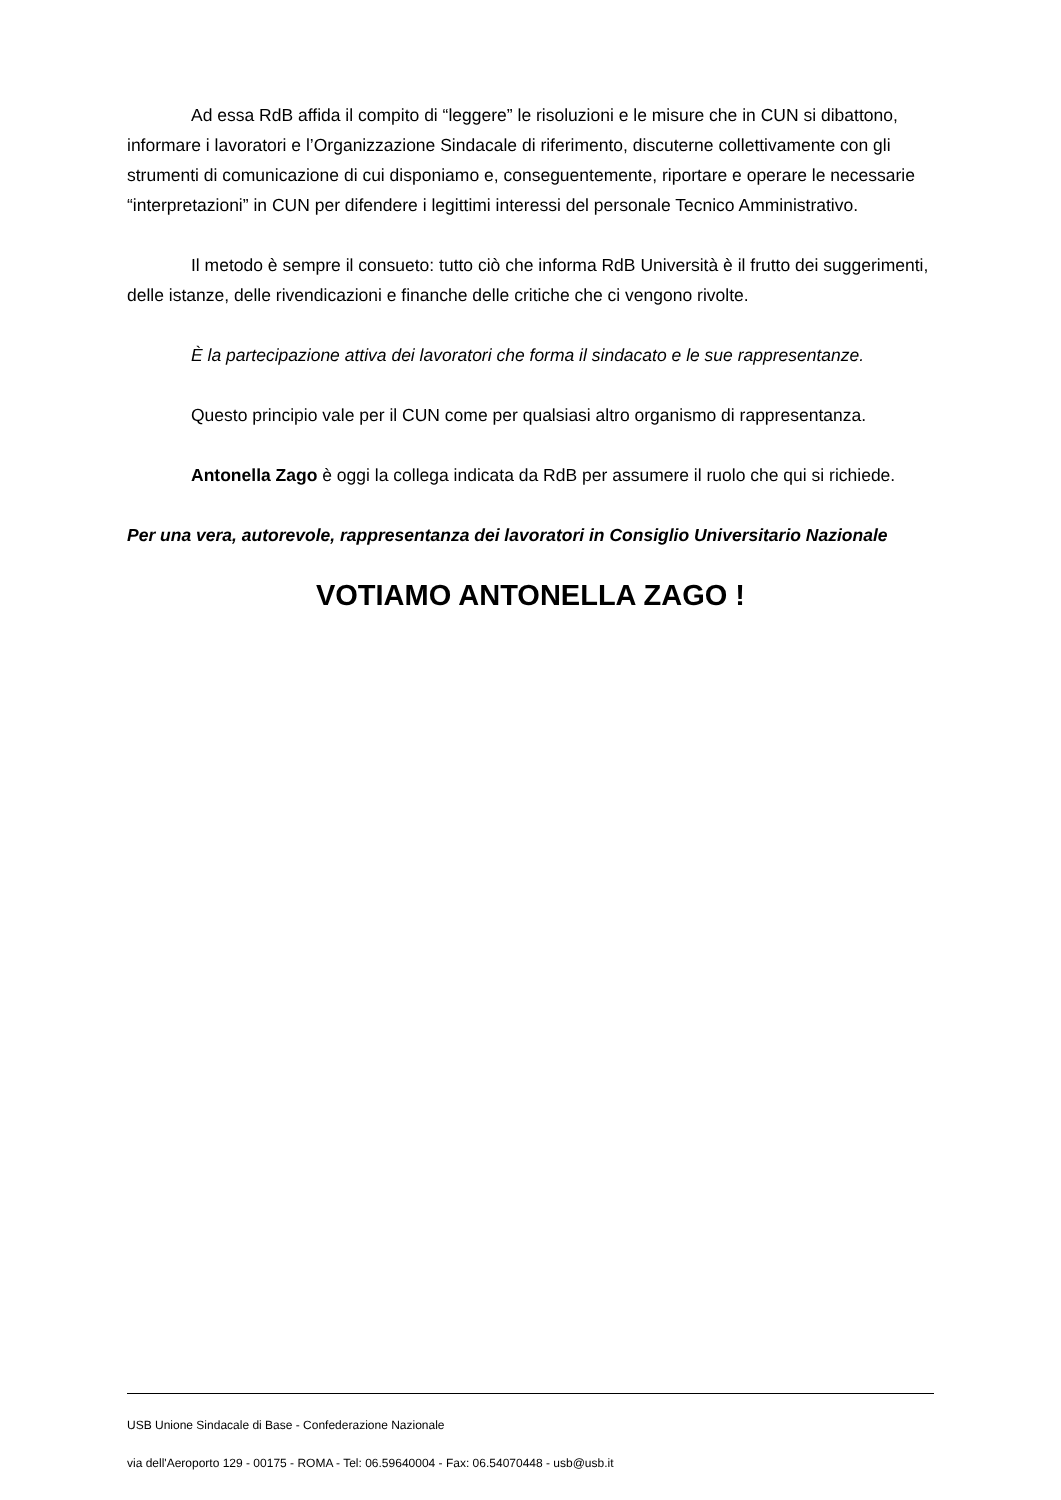Ad essa RdB affida il compito di “leggere” le risoluzioni e le misure che in CUN si dibattono, informare i lavoratori e l’Organizzazione Sindacale di riferimento, discuterne collettivamente con gli strumenti di comunicazione di cui disponiamo e, conseguentemente, riportare e operare le necessarie “interpretazioni” in CUN per difendere i legittimi interessi del personale Tecnico Amministrativo.
Il metodo è sempre il consueto: tutto ciò che informa RdB Università è il frutto dei suggerimenti, delle istanze, delle rivendicazioni e finanche delle critiche che ci vengono rivolte.
È la partecipazione attiva dei lavoratori che forma il sindacato e le sue rappresentanze.
Questo principio vale per il CUN come per qualsiasi altro organismo di rappresentanza.
Antonella Zago è oggi la collega indicata da RdB per assumere il ruolo che qui si richiede.
Per una vera, autorevole, rappresentanza dei lavoratori in Consiglio Universitario Nazionale
VOTIAMO ANTONELLA ZAGO !
USB Unione Sindacale di Base - Confederazione Nazionale
via dell'Aeroporto 129 - 00175 - ROMA - Tel: 06.59640004 - Fax: 06.54070448 - usb@usb.it